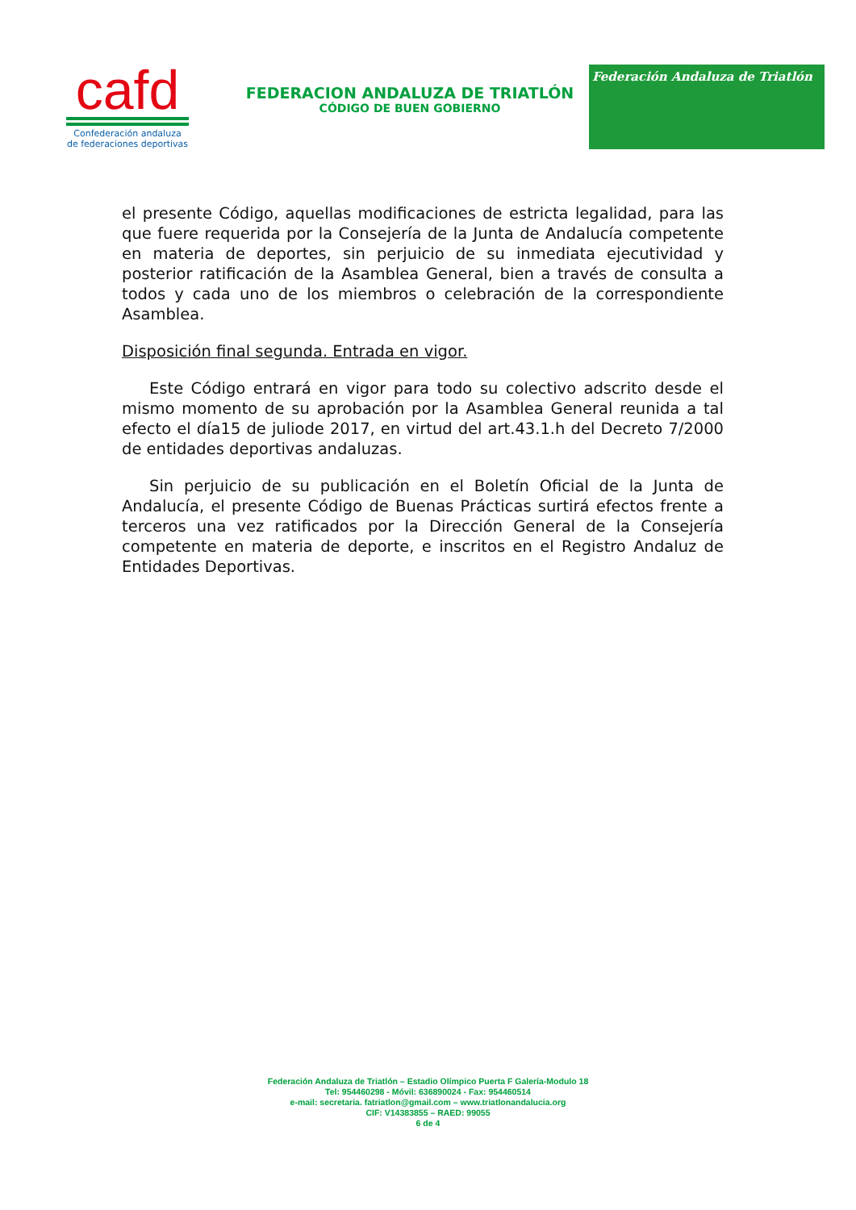cafd
Confederación andaluza
de federaciones deportivas
FEDERACION ANDALUZA DE TRIATLÓN
CÓDIGO DE BUEN GOBIERNO
Federación Andaluza de Triatlón
el presente Código, aquellas modificaciones de estricta legalidad, para las que fuere requerida por la Consejería de la Junta de Andalucía competente en materia de deportes, sin perjuicio de su inmediata ejecutividad y posterior ratificación de la Asamblea General, bien a través de consulta a todos y cada uno de los miembros o celebración de la correspondiente Asamblea.
Disposición final segunda. Entrada en vigor.
Este Código entrará en vigor para todo su colectivo adscrito desde el mismo momento de su aprobación por la Asamblea General reunida a tal efecto el día15 de juliode 2017, en virtud del art.43.1.h del Decreto 7/2000 de entidades deportivas andaluzas.
Sin perjuicio de su publicación en el Boletín Oficial de la Junta de Andalucía, el presente Código de Buenas Prácticas surtirá efectos frente a terceros una vez ratificados por la Dirección General de la Consejería competente en materia de deporte, e inscritos en el Registro Andaluz de Entidades Deportivas.
Federación Andaluza de Triatlón – Estadio Olímpico Puerta F Galería-Modulo 18
Tel: 954460298 - Móvil: 636890024 - Fax: 954460514
e-mail: secretaria. fatriatlon@gmail.com – www.triatlonandalucia.org
CIF: V14383855 – RAED: 99055
6 de 4